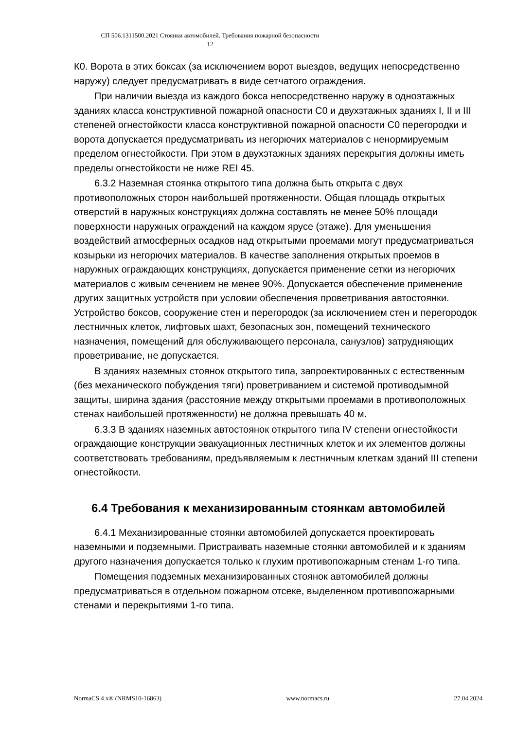СП 506.1311500.2021 Стоянки автомобилей. Требования пожарной безопасности
12
К0. Ворота в этих боксах (за исключением ворот выездов, ведущих непосредственно наружу) следует предусматривать в виде сетчатого ограждения.
При наличии выезда из каждого бокса непосредственно наружу в одноэтажных зданиях класса конструктивной пожарной опасности С0 и двухэтажных зданиях I, II и III степеней огнестойкости класса конструктивной пожарной опасности С0 перегородки и ворота допускается предусматривать из негорючих материалов с ненормируемым пределом огнестойкости. При этом в двухэтажных зданиях перекрытия должны иметь пределы огнестойкости не ниже REI 45.
6.3.2 Наземная стоянка открытого типа должна быть открыта с двух противоположных сторон наибольшей протяженности. Общая площадь открытых отверстий в наружных конструкциях должна составлять не менее 50% площади поверхности наружных ограждений на каждом ярусе (этаже). Для уменьшения воздействий атмосферных осадков над открытыми проемами могут предусматриваться козырьки из негорючих материалов. В качестве заполнения открытых проемов в наружных ограждающих конструкциях, допускается применение сетки из негорючих материалов с живым сечением не менее 90%. Допускается обеспечение применение других защитных устройств при условии обеспечения проветривания автостоянки. Устройство боксов, сооружение стен и перегородок (за исключением стен и перегородок лестничных клеток, лифтовых шахт, безопасных зон, помещений технического назначения, помещений для обслуживающего персонала, санузлов) затрудняющих проветривание, не допускается.
В зданиях наземных стоянок открытого типа, запроектированных с естественным (без механического побуждения тяги) проветриванием и системой противодымной защиты, ширина здания (расстояние между открытыми проемами в противоположных стенах наибольшей протяженности) не должна превышать 40 м.
6.3.3 В зданиях наземных автостоянок открытого типа IV степени огнестойкости ограждающие конструкции эвакуационных лестничных клеток и их элементов должны соответствовать требованиям, предъявляемым к лестничным клеткам зданий III степени огнестойкости.
6.4 Требования к механизированным стоянкам автомобилей
6.4.1 Механизированные стоянки автомобилей допускается проектировать наземными и подземными. Пристраивать наземные стоянки автомобилей и к зданиям другого назначения допускается только к глухим противопожарным стенам 1-го типа.
Помещения подземных механизированных стоянок автомобилей должны предусматриваться в отдельном пожарном отсеке, выделенном противопожарными стенами и перекрытиями 1-го типа.
NormaCS 4.x® (NRMS10-16863) www.normacs.ru 27.04.2024